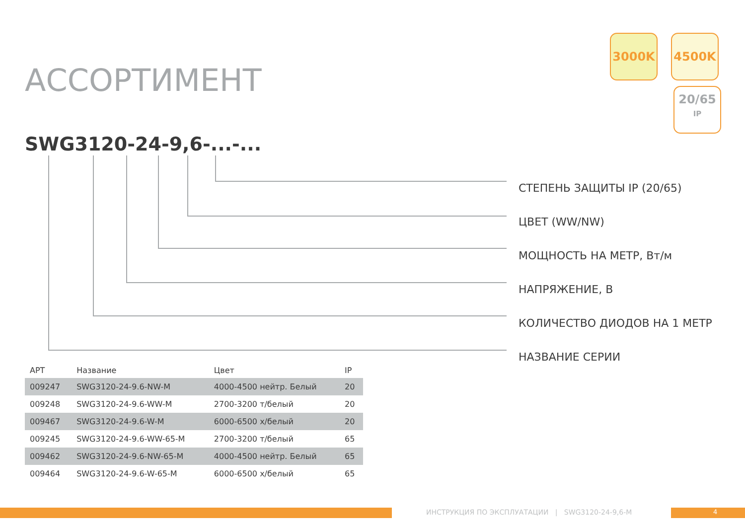АССОРТИМЕНТ
3000K 4500K
20/65
IP
SWG3120-24-9,6-...-...
СТЕПЕНЬ ЗАЩИТЫ IP (20/65)
ЦВЕТ (WW/NW)
МОЩНОСТЬ НА МЕТР, Вт/м
НАПРЯЖЕНИЕ, В
КОЛИЧЕСТВО ДИОДОВ НА 1 МЕТР
НАЗВАНИЕ СЕРИИ
| АРТ | Название | Цвет | IP |
| --- | --- | --- | --- |
| 009247 | SWG3120-24-9.6-NW-M | 4000-4500 нейтр. Белый | 20 |
| 009248 | SWG3120-24-9.6-WW-M | 2700-3200 т/белый | 20 |
| 009467 | SWG3120-24-9.6-W-M | 6000-6500 х/белый | 20 |
| 009245 | SWG3120-24-9.6-WW-65-M | 2700-3200 т/белый | 65 |
| 009462 | SWG3120-24-9.6-NW-65-M | 4000-4500 нейтр. Белый | 65 |
| 009464 | SWG3120-24-9.6-W-65-M | 6000-6500 х/белый | 65 |
ИНСТРУКЦИЯ ПО ЭКСПЛУАТАЦИИ | SWG3120-24-9,6-M
4